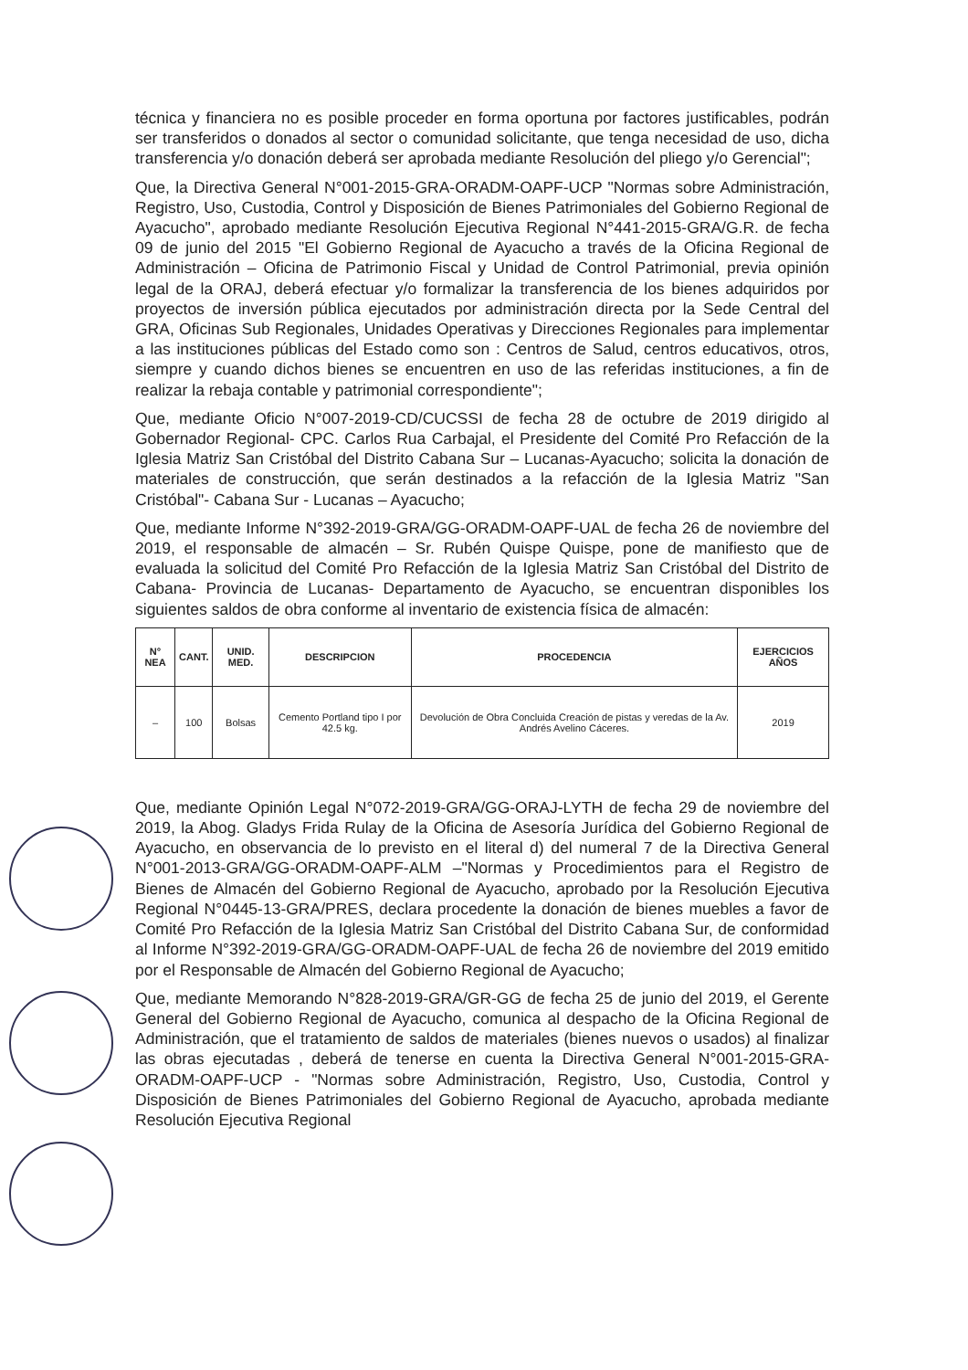técnica y financiera no es posible proceder en forma oportuna por factores justificables, podrán ser transferidos o donados al sector o comunidad solicitante, que tenga necesidad de uso, dicha transferencia y/o donación deberá ser aprobada mediante Resolución del pliego y/o Gerencial";
Que, la Directiva General N°001-2015-GRA-ORADM-OAPF-UCP "Normas sobre Administración, Registro, Uso, Custodia, Control y Disposición de Bienes Patrimoniales del Gobierno Regional de Ayacucho", aprobado mediante Resolución Ejecutiva Regional N°441-2015-GRA/G.R. de fecha 09 de junio del 2015 "El Gobierno Regional de Ayacucho a través de la Oficina Regional de Administración – Oficina de Patrimonio Fiscal y Unidad de Control Patrimonial, previa opinión legal de la ORAJ, deberá efectuar y/o formalizar la transferencia de los bienes adquiridos por proyectos de inversión pública ejecutados por administración directa por la Sede Central del GRA, Oficinas Sub Regionales, Unidades Operativas y Direcciones Regionales para implementar a las instituciones públicas del Estado como son : Centros de Salud, centros educativos, otros, siempre y cuando dichos bienes se encuentren en uso de las referidas instituciones, a fin de realizar la rebaja contable y patrimonial correspondiente";
Que, mediante Oficio N°007-2019-CD/CUCSSI de fecha 28 de octubre de 2019 dirigido al Gobernador Regional- CPC. Carlos Rua Carbajal, el Presidente del Comité Pro Refacción de la Iglesia Matriz San Cristóbal del Distrito Cabana Sur – Lucanas-Ayacucho; solicita la donación de materiales de construcción, que serán destinados a la refacción de la Iglesia Matriz "San Cristóbal"- Cabana Sur - Lucanas – Ayacucho;
Que, mediante Informe N°392-2019-GRA/GG-ORADM-OAPF-UAL de fecha 26 de noviembre del 2019, el responsable de almacén – Sr. Rubén Quispe Quispe, pone de manifiesto que de evaluada la solicitud del Comité Pro Refacción de la Iglesia Matriz San Cristóbal del Distrito de Cabana- Provincia de Lucanas- Departamento de Ayacucho, se encuentran disponibles los siguientes saldos de obra conforme al inventario de existencia física de almacén:
| N° NEA | CANT. | UNID. MED. | DESCRIPCION | PROCEDENCIA | EJERCICIOS AÑOS |
| --- | --- | --- | --- | --- | --- |
| – | 100 | Bolsas | Cemento Portland tipo I por 42.5 kg. | Devolución de Obra Concluida Creación de pistas y veredas de la Av. Andrés Avelino Cáceres. | 2019 |
Que, mediante Opinión Legal N°072-2019-GRA/GG-ORAJ-LYTH de fecha 29 de noviembre del 2019, la Abog. Gladys Frida Rulay de la Oficina de Asesoría Jurídica del Gobierno Regional de Ayacucho, en observancia de lo previsto en el literal d) del numeral 7 de la Directiva General N°001-2013-GRA/GG-ORADM-OAPF-ALM –"Normas y Procedimientos para el Registro de Bienes de Almacén del Gobierno Regional de Ayacucho, aprobado por la Resolución Ejecutiva Regional N°0445-13-GRA/PRES, declara procedente la donación de bienes muebles a favor de Comité Pro Refacción de la Iglesia Matriz San Cristóbal del Distrito Cabana Sur, de conformidad al Informe N°392-2019-GRA/GG-ORADM-OAPF-UAL de fecha 26 de noviembre del 2019 emitido por el Responsable de Almacén del Gobierno Regional de Ayacucho;
Que, mediante Memorando N°828-2019-GRA/GR-GG de fecha 25 de junio del 2019, el Gerente General del Gobierno Regional de Ayacucho, comunica al despacho de la Oficina Regional de Administración, que el tratamiento de saldos de materiales (bienes nuevos o usados) al finalizar las obras ejecutadas , deberá de tenerse en cuenta la Directiva General N°001-2015-GRA-ORADM-OAPF-UCP - "Normas sobre Administración, Registro, Uso, Custodia, Control y Disposición de Bienes Patrimoniales del Gobierno Regional de Ayacucho, aprobada mediante Resolución Ejecutiva Regional